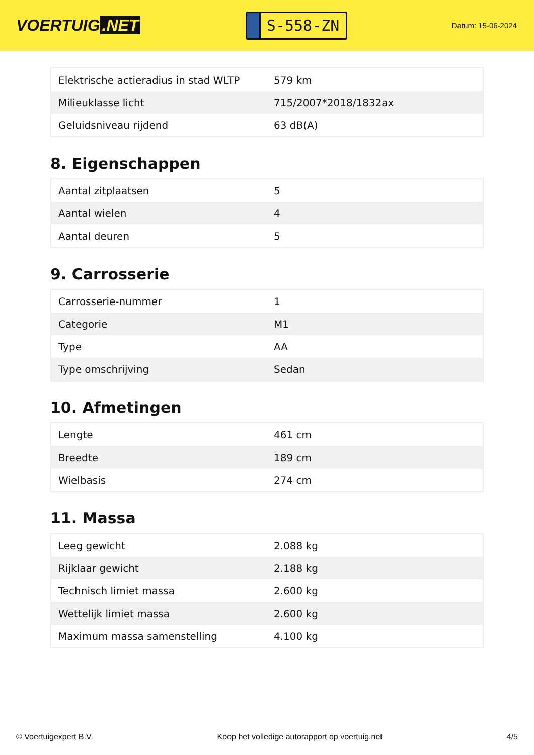VOERTUIG.NET
S-558-ZN
Datum: 15-06-2024
| Elektrische actieradius in stad WLTP | 579 km |
| Milieuklasse licht | 715/2007*2018/1832ax |
| Geluidsniveau rijdend | 63 dB(A) |
8. Eigenschappen
| Aantal zitplaatsen | 5 |
| Aantal wielen | 4 |
| Aantal deuren | 5 |
9. Carrosserie
| Carrosserie-nummer | 1 |
| Categorie | M1 |
| Type | AA |
| Type omschrijving | Sedan |
10. Afmetingen
| Lengte | 461 cm |
| Breedte | 189 cm |
| Wielbasis | 274 cm |
11. Massa
| Leeg gewicht | 2.088 kg |
| Rijklaar gewicht | 2.188 kg |
| Technisch limiet massa | 2.600 kg |
| Wettelijk limiet massa | 2.600 kg |
| Maximum massa samenstelling | 4.100 kg |
© Voertuigexpert B.V. Koop het volledige autorapport op voertuig.net 4/5